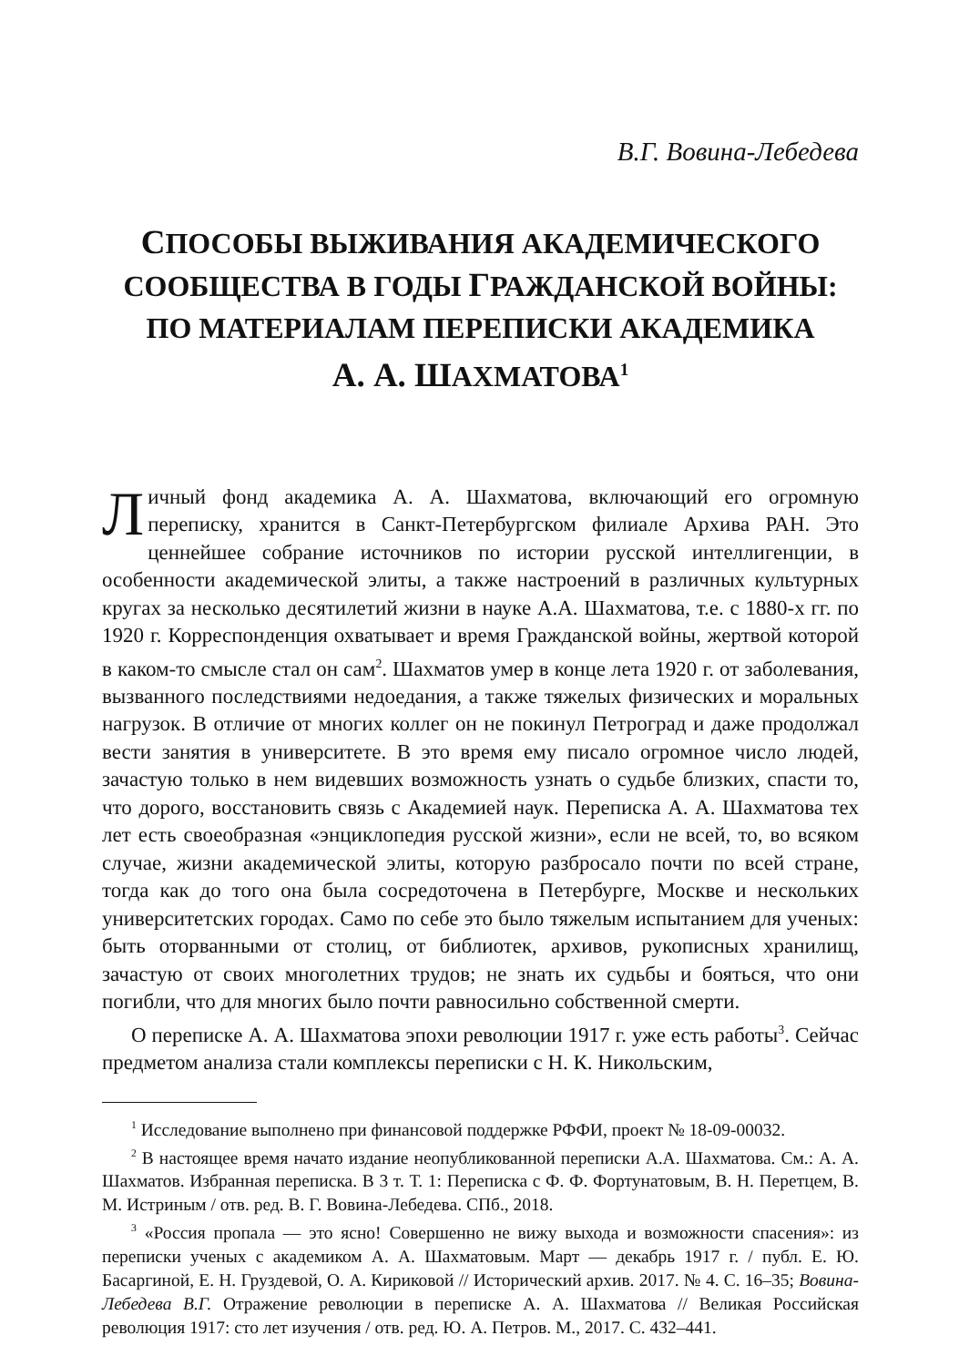В.Г. Вовина-Лебедева
СПОСОБЫ ВЫЖИВАНИЯ АКАДЕМИЧЕСКОГО СООБЩЕСТВА В ГОДЫ ГРАЖДАНСКОЙ ВОЙНЫ:
ПО МАТЕРИАЛАМ ПЕРЕПИСКИ АКАДЕМИКА
А. А. ШАХМАТОВА<sup>1</sup>
Личный фонд академика А. А. Шахматова, включающий его огромную переписку, хранится в Санкт-Петербургском филиале Архива РАН. Это ценнейшее собрание источников по истории русской интеллигенции, в особенности академической элиты, а также настроений в различных культурных кругах за несколько десятилетий жизни в науке А.А. Шахматова, т.е. с 1880-х гг. по 1920 г. Корреспонденция охватывает и время Гражданской войны, жертвой которой в каком-то смысле стал он сам<sup>2</sup>. Шахматов умер в конце лета 1920 г. от заболевания, вызванного последствиями недоедания, а также тяжелых физических и моральных нагрузок. В отличие от многих коллег он не покинул Петроград и даже продолжал вести занятия в университете. В это время ему писало огромное число людей, зачастую только в нем видевших возможность узнать о судьбе близких, спасти то, что дорого, восстановить связь с Академией наук. Переписка А. А. Шахматова тех лет есть своеобразная «энциклопедия русской жизни», если не всей, то, во всяком случае, жизни академической элиты, которую разбросало почти по всей стране, тогда как до того она была сосредоточена в Петербурге, Москве и нескольких университетских городах. Само по себе это было тяжелым испытанием для ученых: быть оторванными от столиц, от библиотек, архивов, рукописных хранилищ, зачастую от своих многолетних трудов; не знать их судьбы и бояться, что они погибли, что для многих было почти равносильно собственной смерти.
О переписке А. А. Шахматова эпохи революции 1917 г. уже есть работы<sup>3</sup>. Сейчас предметом анализа стали комплексы переписки с Н. К. Никольским,
<sup>1</sup> Исследование выполнено при финансовой поддержке РФФИ, проект № 18-09-00032.
<sup>2</sup> В настоящее время начато издание неопубликованной переписки А.А. Шахматова. См.: А. А. Шахматов. Избранная переписка. В 3 т. Т. 1: Переписка с Ф. Ф. Фортунатовым, В. Н. Перетцем, В. М. Истриным / отв. ред. В. Г. Вовина-Лебедева. СПб., 2018.
<sup>3</sup> «Россия пропала — это ясно! Совершенно не вижу выхода и возможности спасения»: из переписки ученых с академиком А. А. Шахматовым. Март — декабрь 1917 г. / публ. Е. Ю. Басаргиной, Е. Н. Груздевой, О. А. Кириковой // Исторический архив. 2017. № 4. С. 16–35; Вовина-Лебедева В.Г. Отражение революции в переписке А. А. Шахматова // Великая Российская революция 1917: сто лет изучения / отв. ред. Ю. А. Петров. М., 2017. С. 432–441.